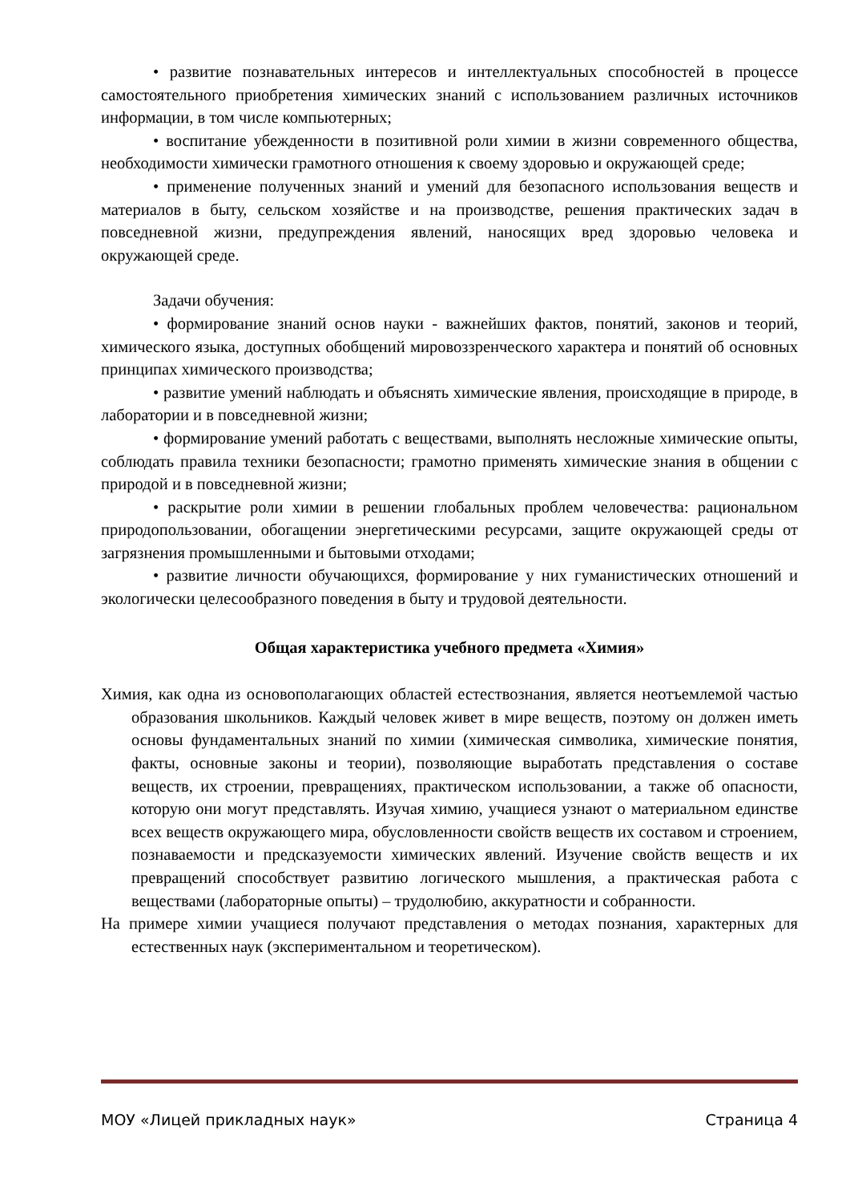• развитие познавательных интересов и интеллектуальных способностей в процессе самостоятельного приобретения химических знаний с использованием различных источников информации, в том числе компьютерных;
• воспитание убежденности в позитивной роли химии в жизни современного общества, необходимости химически грамотного отношения к своему здоровью и окружающей среде;
• применение полученных знаний и умений для безопасного использования веществ и материалов в быту, сельском хозяйстве и на производстве, решения практических задач в повседневной жизни, предупреждения явлений, наносящих вред здоровью человека и окружающей среде.
Задачи обучения:
• формирование знаний основ науки - важнейших фактов, понятий, законов и теорий, химического языка, доступных обобщений мировоззренческого характера и понятий об основных принципах химического производства;
• развитие умений наблюдать и объяснять химические явления, происходящие в природе, в лаборатории и в повседневной жизни;
• формирование умений работать с веществами, выполнять несложные химические опыты, соблюдать правила техники безопасности; грамотно применять химические знания в общении с природой и в повседневной жизни;
• раскрытие роли химии в решении глобальных проблем человечества: рациональном природопользовании, обогащении энергетическими ресурсами, защите окружающей среды от загрязнения промышленными и бытовыми отходами;
• развитие личности обучающихся, формирование у них гуманистических отношений и экологически целесообразного поведения в быту и трудовой деятельности.
Общая характеристика учебного предмета «Химия»
Химия, как одна из основополагающих областей естествознания, является неотъемлемой частью образования школьников. Каждый человек живет в мире веществ, поэтому он должен иметь основы фундаментальных знаний по химии (химическая символика, химические понятия, факты, основные законы и теории), позволяющие выработать представления о составе веществ, их строении, превращениях, практическом использовании, а также об опасности, которую они могут представлять. Изучая химию, учащиеся узнают о материальном единстве всех веществ окружающего мира, обусловленности свойств веществ их составом и строением, познаваемости и предсказуемости химических явлений. Изучение свойств веществ и их превращений способствует развитию логического мышления, а практическая работа с веществами (лабораторные опыты) – трудолюбию, аккуратности и собранности.
На примере химии учащиеся получают представления о методах познания, характерных для естественных наук (экспериментальном и теоретическом).
МОУ «Лицей прикладных наук» Страница 4